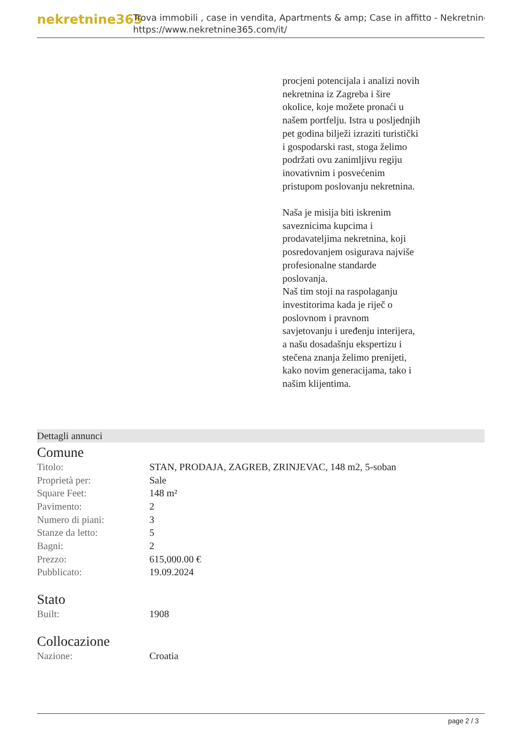nekretnine365
Trova immobili , case in vendita, Apartments & amp; Case in affitto - Nekretnine
https://www.nekretnine365.com/it/
procjeni potencijala i analizi novih nekretnina iz Zagreba i šire okolice, koje možete pronaći u našem portfelju. Istra u posljednjih pet godina bilježi izraziti turistički i gospodarski rast, stoga želimo podržati ovu zanimljivu regiju inovativnim i posvećenim pristupom poslovanju nekretnina.
Naša je misija biti iskrenim saveznicima kupcima i prodavateljima nekretnina, koji posredovanjem osigurava najviše profesionalne standarde poslovanja.
Naš tim stoji na raspolaganju investitorima kada je riječ o poslovnom i pravnom savjetovanju i uređenju interijera, a našu dosadašnju ekspertizu i stečena znanja želimo prenijeti, kako novim generacijama, tako i našim klijentima.
Dettagli annunci
Comune
| Titolo: | STAN, PRODAJA, ZAGREB, ZRINJEVAC, 148 m2, 5-soban |
| Proprietà per: | Sale |
| Square Feet: | 148 m² |
| Pavimento: | 2 |
| Numero di piani: | 3 |
| Stanze da letto: | 5 |
| Bagni: | 2 |
| Prezzo: | 615,000.00 € |
| Pubblicato: | 19.09.2024 |
Stato
| Built: | 1908 |
Collocazione
| Nazione: | Croatia |
page 2 / 3